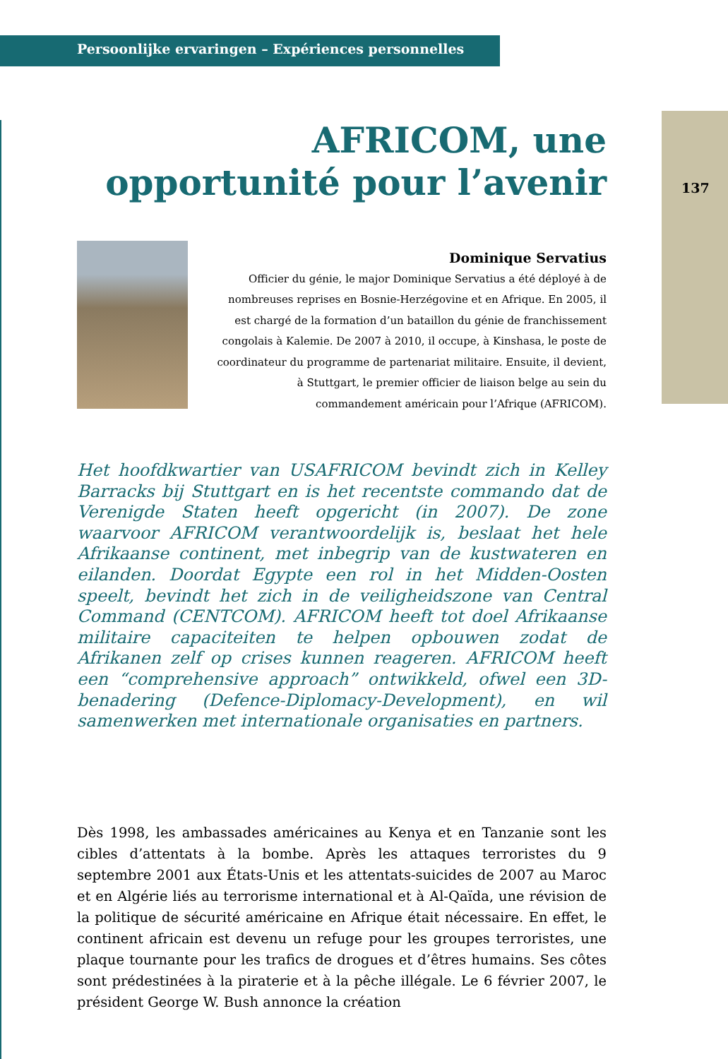Persoonlijke ervaringen – Expériences personnelles
137
AFRICOM, une opportunité pour l’avenir
Dominique Servatius
Officier du génie, le major Dominique Servatius a été déployé à de nombreuses reprises en Bosnie-Herzégovine et en Afrique. En 2005, il est chargé de la formation d’un bataillon du génie de franchissement congolais à Kalemie. De 2007 à 2010, il occupe, à Kinshasa, le poste de coordinateur du programme de partenariat militaire. Ensuite, il devient, à Stuttgart, le premier officier de liaison belge au sein du commandement américain pour l’Afrique (AFRICOM).
Het hoofdkwartier van USAFRICOM bevindt zich in Kelley Barracks bij Stuttgart en is het recentste commando dat de Verenigde Staten heeft opgericht (in 2007). De zone waarvoor AFRICOM verantwoordelijk is, beslaat het hele Afrikaanse continent, met inbegrip van de kustwateren en eilanden. Doordat Egypte een rol in het Midden-Oosten speelt, bevindt het zich in de veiligheidszone van Central Command (CENTCOM). AFRICOM heeft tot doel Afrikaanse militaire capaciteiten te helpen opbouwen zodat de Afrikanen zelf op crises kunnen reageren. AFRICOM heeft een “comprehensive approach” ontwikkeld, ofwel een 3D-benadering (Defence-Diplomacy-Development), en wil samenwerken met internationale organisaties en partners.
Dès 1998, les ambassades américaines au Kenya et en Tanzanie sont les cibles d’attentats à la bombe. Après les attaques terroristes du 9 septembre 2001 aux États-Unis et les attentats-suicides de 2007 au Maroc et en Algérie liés au terrorisme international et à Al-Qaïda, une révision de la politique de sécurité américaine en Afrique était nécessaire. En effet, le continent africain est devenu un refuge pour les groupes terroristes, une plaque tournante pour les trafics de drogues et d’êtres humains. Ses côtes sont prédestinées à la piraterie et à la pêche illégale. Le 6 février 2007, le président George W. Bush annonce la création